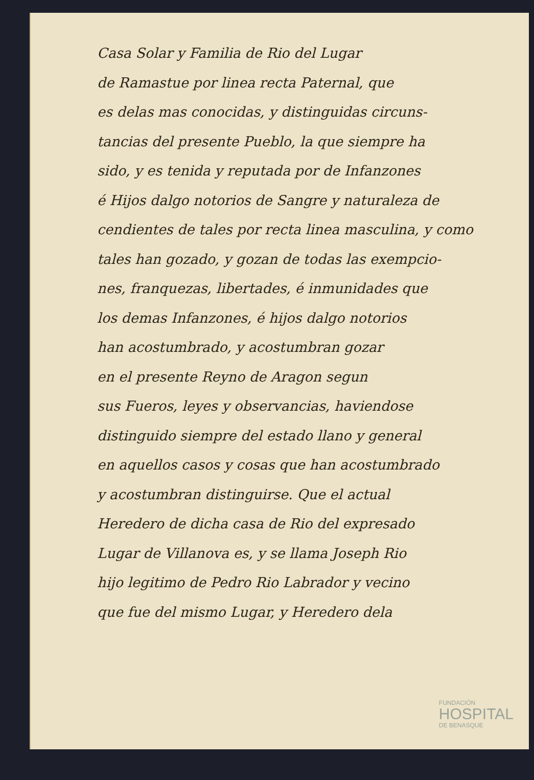Casa Solar y Familia de Rio del Lugar
de Ramastue por linea recta Paternal, que
es delas mas conocidas, y distinguidas circuns-
tancias del presente Pueblo, la que siempre ha
sido, y es tenida y reputada por de Infanzones
é Hijos dalgo notorios de Sangre y naturaleza de
cendientes de tales por recta linea masculina, y como
tales han gozado, y gozan de todas las exempcio-
nes, franquezas, libertades, é inmunidades que
los demas Infanzones, é hijos dalgo notorios
han acostumbrado, y acostumbran gozar
en el presente Reyno de Aragon segun
sus Fueros, leyes y observancias, haviendose
distinguido siempre del estado llano y general
en aquellos casos y cosas que han acostumbrado
y acostumbran distinguirse. Que el actual
Heredero de dicha casa de Rio del expresado
Lugar de Villanova es, y se llama Joseph Rio
hijo legitimo de Pedro Rio Labrador y vecino
que fue del mismo Lugar, y Heredero dela
FUNDACIÓN
HOSPITAL
DE BENASQUE